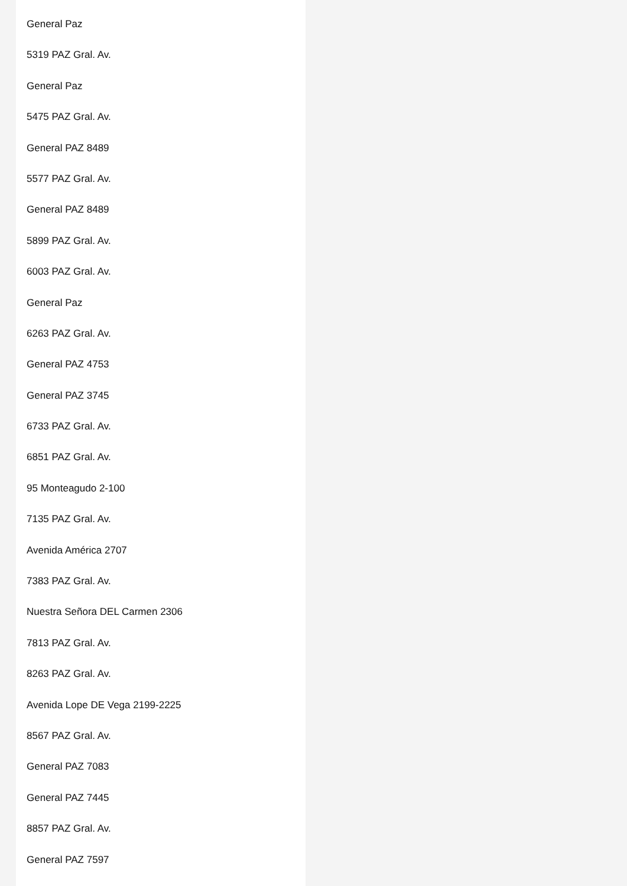General Paz
5319 PAZ Gral. Av.
General Paz
5475 PAZ Gral. Av.
General PAZ 8489
5577 PAZ Gral. Av.
General PAZ 8489
5899 PAZ Gral. Av.
6003 PAZ Gral. Av.
General Paz
6263 PAZ Gral. Av.
General PAZ 4753
General PAZ 3745
6733 PAZ Gral. Av.
6851 PAZ Gral. Av.
95 Monteagudo 2-100
7135 PAZ Gral. Av.
Avenida América 2707
7383 PAZ Gral. Av.
Nuestra Señora DEL Carmen 2306
7813 PAZ Gral. Av.
8263 PAZ Gral. Av.
Avenida Lope DE Vega 2199-2225
8567 PAZ Gral. Av.
General PAZ 7083
General PAZ 7445
8857 PAZ Gral. Av.
General PAZ 7597